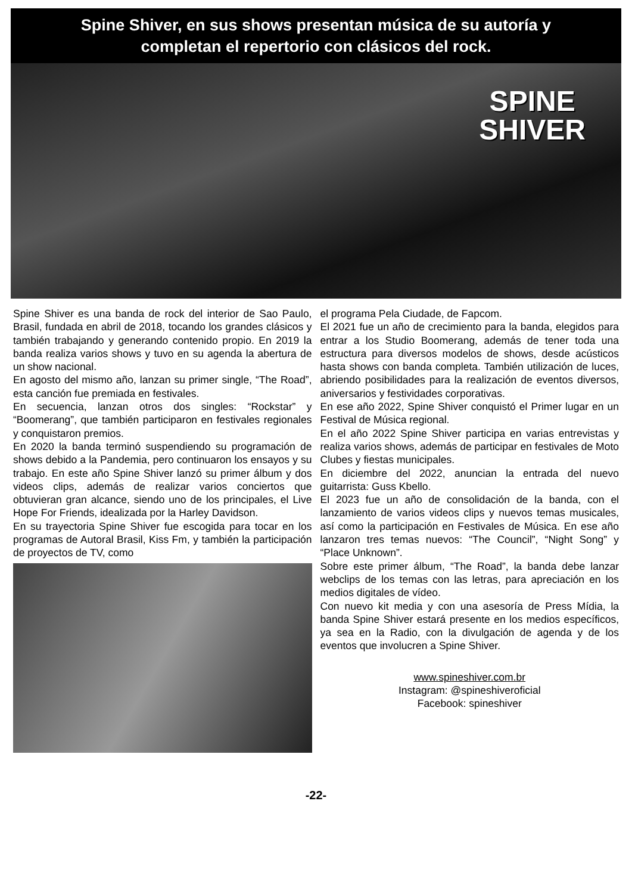Spine Shiver, en sus shows presentan música de su autoría y
completan el repertorio con clásicos del rock.
SPINE
SHIVER
Spine Shiver es una banda de rock del interior de Sao Paulo, Brasil, fundada en abril de 2018, tocando los grandes clásicos y también trabajando y generando contenido propio. En 2019 la banda realiza varios shows y tuvo en su agenda la abertura de un show nacional.
En agosto del mismo año, lanzan su primer single, “The Road”, esta canción fue premiada en festivales.
En secuencia, lanzan otros dos singles: “Rockstar” y “Boomerang”, que también participaron en festivales regionales y conquistaron premios.
En 2020 la banda terminó suspendiendo su programación de shows debido a la Pandemia, pero continuaron los ensayos y su trabajo. En este año Spine Shiver lanzó su primer álbum y dos videos clips, además de realizar varios conciertos que obtuvieran gran alcance, siendo uno de los principales, el Live Hope For Friends, idealizada por la Harley Davidson.
En su trayectoria Spine Shiver fue escogida para tocar en los programas de Autoral Brasil, Kiss Fm, y también la participación de proyectos de TV, como
el programa Pela Ciudade, de Fapcom.
El 2021 fue un año de crecimiento para la banda, elegidos para entrar a los Studio Boomerang, además de tener toda una estructura para diversos modelos de shows, desde acústicos hasta shows con banda completa. También utilización de luces, abriendo posibilidades para la realización de eventos diversos, aniversarios y festividades corporativas.
En ese año 2022, Spine Shiver conquistó el Primer lugar en un Festival de Música regional.
En el año 2022 Spine Shiver participa en varias entrevistas y realiza varios shows, además de participar en festivales de Moto Clubes y fiestas municipales.
En diciembre del 2022, anuncian la entrada del nuevo guitarrista: Guss Kbello.
El 2023 fue un año de consolidación de la banda, con el lanzamiento de varios videos clips y nuevos temas musicales, así como la participación en Festivales de Música. En ese año lanzaron tres temas nuevos: “The Council”, “Night Song” y “Place Unknown”.
Sobre este primer álbum, “The Road”, la banda debe lanzar webclips de los temas con las letras, para apreciación en los medios digitales de vídeo.
Con nuevo kit media y con una asesoría de Press Mídia, la banda Spine Shiver estará presente en los medios específicos, ya sea en la Radio, con la divulgación de agenda y de los eventos que involucren a Spine Shiver.
www.spineshiver.com.br
Instagram: @spineshiveroficial
Facebook: spineshiver
-22-